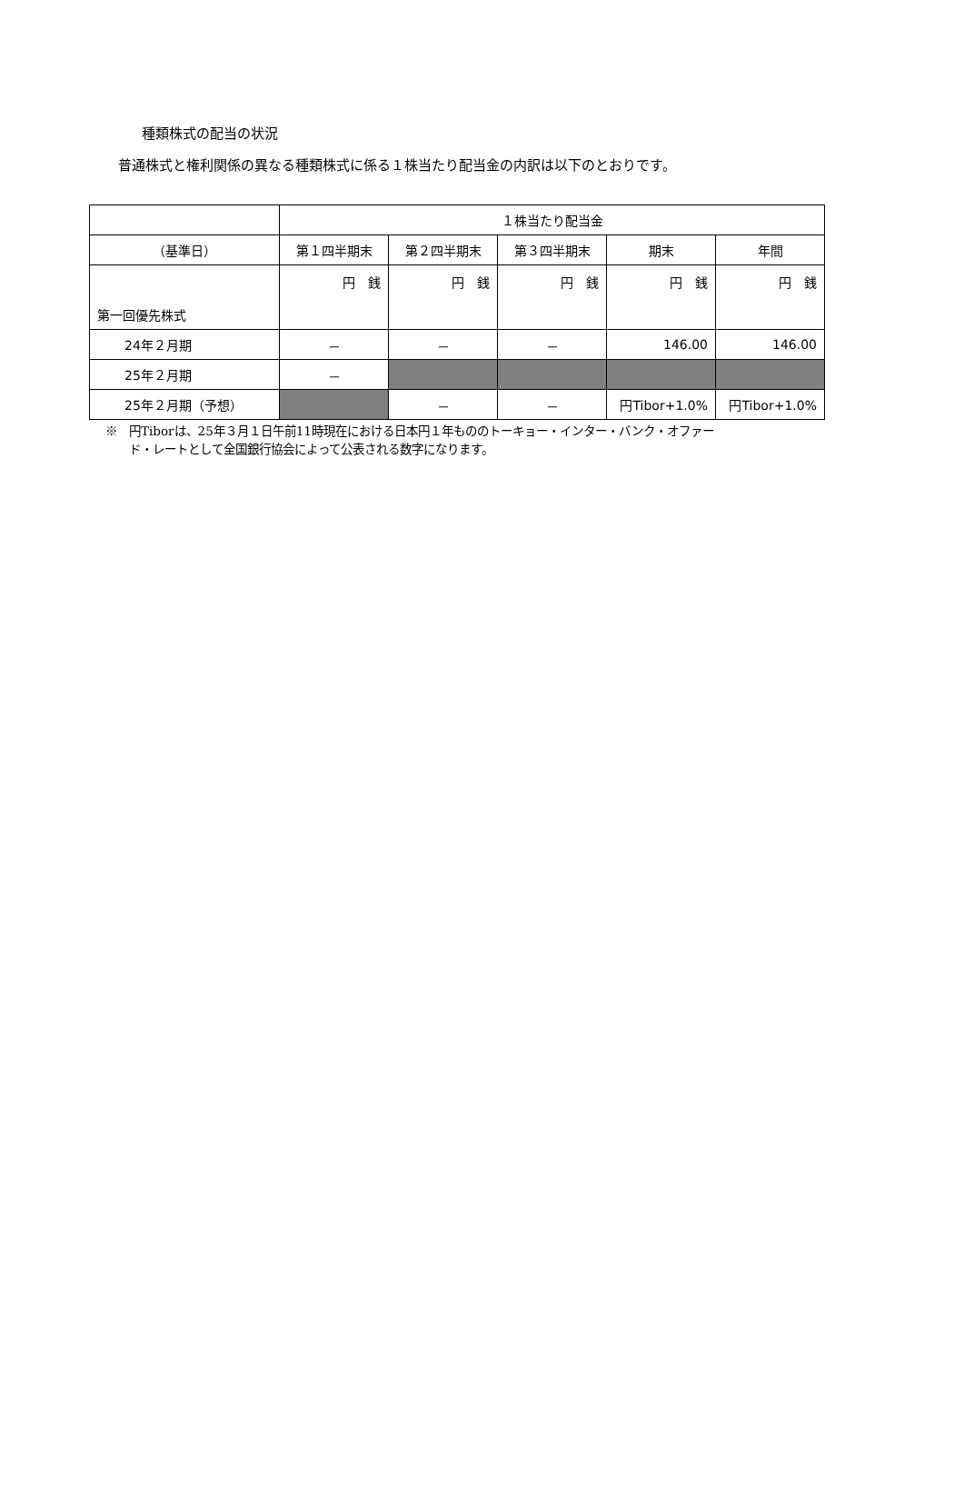種類株式の配当の状況
普通株式と権利関係の異なる種類株式に係る１株当たり配当金の内訳は以下のとおりです。
| | １株当たり配当金 | | | | |
| --- | --- | --- | --- | --- | --- |
| （基準日） | 第１四半期末 | 第２四半期末 | 第３四半期末 | 期末 | 年間 |
| 第一回優先株式 | 円 銭 | 円 銭 | 円 銭 | 円 銭 | 円 銭 |
| 24年２月期 | － | － | － | 146.00 | 146.00 |
| 25年２月期 | － | | | | |
| 25年２月期（予想） | | － | － | 円Tibor+1.0% | 円Tibor+1.0% |
※　円Tiborは、25年３月１日午前11時現在における日本円１年もののトーキョー・インター・バンク・オファー
　　ド・レートとして全国銀行協会によって公表される数字になります。